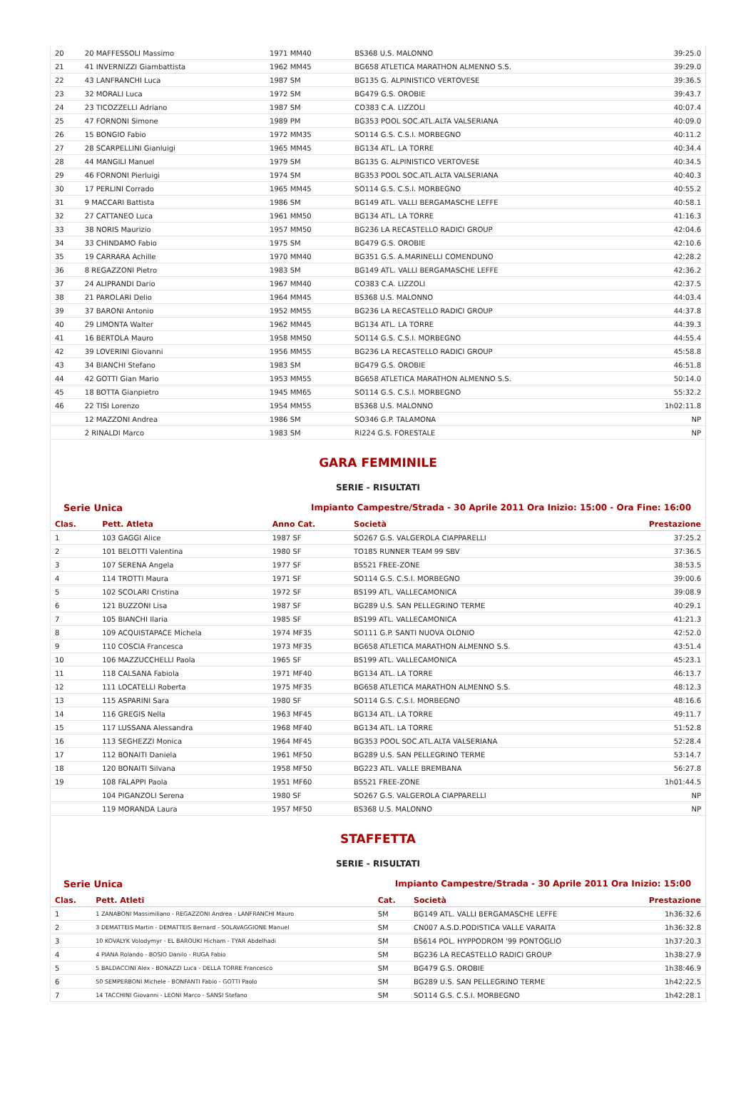| 20 | 20 MAFFESSOLI Massimo | 1971 MM40 | BS368 U.S. MALONNO | 39:25.0 |
| 21 | 41 INVERNIZZI Giambattista | 1962 MM45 | BG658 ATLETICA MARATHON ALMENNO S.S. | 39:29.0 |
| 22 | 43 LANFRANCHI Luca | 1987 SM | BG135 G. ALPINISTICO VERTOVESE | 39:36.5 |
| 23 | 32 MORALI Luca | 1972 SM | BG479 G.S. OROBIE | 39:43.7 |
| 24 | 23 TICOZZELLI Adriano | 1987 SM | CO383 C.A. LIZZOLI | 40:07.4 |
| 25 | 47 FORNONI Simone | 1989 PM | BG353 POOL SOC.ATL.ALTA VALSERIANA | 40:09.0 |
| 26 | 15 BONGIO Fabio | 1972 MM35 | SO114 G.S. C.S.I. MORBEGNO | 40:11.2 |
| 27 | 28 SCARPELLINI Gianluigi | 1965 MM45 | BG134 ATL. LA TORRE | 40:34.4 |
| 28 | 44 MANGILI Manuel | 1979 SM | BG135 G. ALPINISTICO VERTOVESE | 40:34.5 |
| 29 | 46 FORNONI Pierluigi | 1974 SM | BG353 POOL SOC.ATL.ALTA VALSERIANA | 40:40.3 |
| 30 | 17 PERLINI Corrado | 1965 MM45 | SO114 G.S. C.S.I. MORBEGNO | 40:55.2 |
| 31 | 9 MACCARI Battista | 1986 SM | BG149 ATL. VALLI BERGAMASCHE LEFFE | 40:58.1 |
| 32 | 27 CATTANEO Luca | 1961 MM50 | BG134 ATL. LA TORRE | 41:16.3 |
| 33 | 38 NORIS Maurizio | 1957 MM50 | BG236 LA RECASTELLO RADICI GROUP | 42:04.6 |
| 34 | 33 CHINDAMO Fabio | 1975 SM | BG479 G.S. OROBIE | 42:10.6 |
| 35 | 19 CARRARA Achille | 1970 MM40 | BG351 G.S. A.MARINELLI COMENDUNO | 42:28.2 |
| 36 | 8 REGAZZONI Pietro | 1983 SM | BG149 ATL. VALLI BERGAMASCHE LEFFE | 42:36.2 |
| 37 | 24 ALIPRANDI Dario | 1967 MM40 | CO383 C.A. LIZZOLI | 42:37.5 |
| 38 | 21 PAROLARI Delio | 1964 MM45 | BS368 U.S. MALONNO | 44:03.4 |
| 39 | 37 BARONI Antonio | 1952 MM55 | BG236 LA RECASTELLO RADICI GROUP | 44:37.8 |
| 40 | 29 LIMONTA Walter | 1962 MM45 | BG134 ATL. LA TORRE | 44:39.3 |
| 41 | 16 BERTOLA Mauro | 1958 MM50 | SO114 G.S. C.S.I. MORBEGNO | 44:55.4 |
| 42 | 39 LOVERINI Giovanni | 1956 MM55 | BG236 LA RECASTELLO RADICI GROUP | 45:58.8 |
| 43 | 34 BIANCHI Stefano | 1983 SM | BG479 G.S. OROBIE | 46:51.8 |
| 44 | 42 GOTTI Gian Mario | 1953 MM55 | BG658 ATLETICA MARATHON ALMENNO S.S. | 50:14.0 |
| 45 | 18 BOTTA Gianpietro | 1945 MM65 | SO114 G.S. C.S.I. MORBEGNO | 55:32.2 |
| 46 | 22 TISI Lorenzo | 1954 MM55 | BS368 U.S. MALONNO | 1h02:11.8 |
| | 12 MAZZONI Andrea | 1986 SM | SO346 G.P. TALAMONA | NP |
| | 2 RINALDI Marco | 1983 SM | RI224 G.S. FORESTALE | NP |
GARA FEMMINILE
SERIE - RISULTATI
Serie Unica Impianto Campestre/Strada - 30 Aprile 2011 Ora Inizio: 15:00 - Ora Fine: 16:00
| Clas. | Pett. Atleta | Anno Cat. | Società | Prestazione |
| --- | --- | --- | --- | --- |
| 1 | 103 GAGGI Alice | 1987 SF | SO267 G.S. VALGEROLA CIAPPARELLI | 37:25.2 |
| 2 | 101 BELOTTI Valentina | 1980 SF | TO185 RUNNER TEAM 99 SBV | 37:36.5 |
| 3 | 107 SERENA Angela | 1977 SF | BS521 FREE-ZONE | 38:53.5 |
| 4 | 114 TROTTI Maura | 1971 SF | SO114 G.S. C.S.I. MORBEGNO | 39:00.6 |
| 5 | 102 SCOLARI Cristina | 1972 SF | BS199 ATL. VALLECAMONICA | 39:08.9 |
| 6 | 121 BUZZONI Lisa | 1987 SF | BG289 U.S. SAN PELLEGRINO TERME | 40:29.1 |
| 7 | 105 BIANCHI Ilaria | 1985 SF | BS199 ATL. VALLECAMONICA | 41:21.3 |
| 8 | 109 ACQUISTAPACE Michela | 1974 MF35 | SO111 G.P. SANTI NUOVA OLONIO | 42:52.0 |
| 9 | 110 COSCIA Francesca | 1973 MF35 | BG658 ATLETICA MARATHON ALMENNO S.S. | 43:51.4 |
| 10 | 106 MAZZUCCHELLI Paola | 1965 SF | BS199 ATL. VALLECAMONICA | 45:23.1 |
| 11 | 118 CALSANA Fabiola | 1971 MF40 | BG134 ATL. LA TORRE | 46:13.7 |
| 12 | 111 LOCATELLI Roberta | 1975 MF35 | BG658 ATLETICA MARATHON ALMENNO S.S. | 48:12.3 |
| 13 | 115 ASPARINI Sara | 1980 SF | SO114 G.S. C.S.I. MORBEGNO | 48:16.6 |
| 14 | 116 GREGIS Nella | 1963 MF45 | BG134 ATL. LA TORRE | 49:11.7 |
| 15 | 117 LUSSANA Alessandra | 1968 MF40 | BG134 ATL. LA TORRE | 51:52.8 |
| 16 | 113 SEGHEZZI Monica | 1964 MF45 | BG353 POOL SOC.ATL.ALTA VALSERIANA | 52:28.4 |
| 17 | 112 BONAITI Daniela | 1961 MF50 | BG289 U.S. SAN PELLEGRINO TERME | 53:14.7 |
| 18 | 120 BONAITI Silvana | 1958 MF50 | BG223 ATL. VALLE BREMBANA | 56:27.8 |
| 19 | 108 FALAPPI Paola | 1951 MF60 | BS521 FREE-ZONE | 1h01:44.5 |
| | 104 PIGANZOLI Serena | 1980 SF | SO267 G.S. VALGEROLA CIAPPARELLI | NP |
| | 119 MORANDA Laura | 1957 MF50 | BS368 U.S. MALONNO | NP |
STAFFETTA
SERIE - RISULTATI
Serie Unica Impianto Campestre/Strada - 30 Aprile 2011 Ora Inizio: 15:00
| Clas. | Pett. Atleti | Cat. | Società | Prestazione |
| --- | --- | --- | --- | --- |
| 1 | 1 ZANABONI Massimiliano - REGAZZONI Andrea - LANFRANCHI Mauro | SM | BG149 ATL. VALLI BERGAMASCHE LEFFE | 1h36:32.6 |
| 2 | 3 DEMATTEIS Martin - DEMATTEIS Bernard - SOLAVAGGIONE Manuel | SM | CN007 A.S.D.PODISTICA VALLE VARAITA | 1h36:32.8 |
| 3 | 10 KOVALYK Volodymyr - EL BAROUKI Hicham - TYAR Abdelhadi | SM | BS614 POL. HYPPODROM '99 PONTOGLIO | 1h37:20.3 |
| 4 | 4 PIANA Rolando - BOSIO Danilo - RUGA Fabio | SM | BG236 LA RECASTELLO RADICI GROUP | 1h38:27.9 |
| 5 | 5 BALDACCINI Alex - BONAZZI Luca - DELLA TORRE Francesco | SM | BG479 G.S. OROBIE | 1h38:46.9 |
| 6 | 50 SEMPERBONI Michele - BONFANTI Fabio - GOTTI Paolo | SM | BG289 U.S. SAN PELLEGRINO TERME | 1h42:22.5 |
| 7 | 14 TACCHINI Giovanni - LEONI Marco - SANSI Stefano | SM | SO114 G.S. C.S.I. MORBEGNO | 1h42:28.1 |